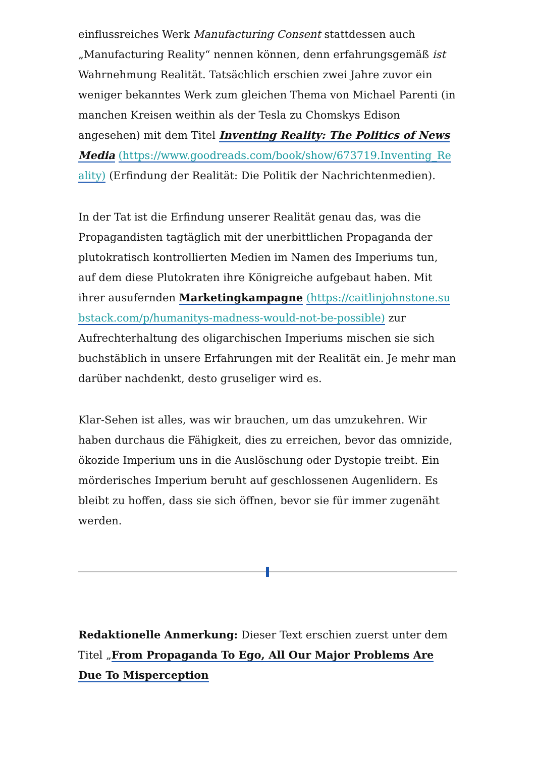einflussreiches Werk Manufacturing Consent stattdessen auch „Manufacturing Reality“ nennen können, denn erfahrungsgemäß ist Wahrnehmung Realität. Tatsächlich erschien zwei Jahre zuvor ein weniger bekanntes Werk zum gleichen Thema von Michael Parenti (in manchen Kreisen weithin als der Tesla zu Chomskys Edison angesehen) mit dem Titel Inventing Reality: The Politics of News Media (https://www.goodreads.com/book/show/673719.Inventing_Reality) (Erfindung der Realität: Die Politik der Nachrichtenmedien).
In der Tat ist die Erfindung unserer Realität genau das, was die Propagandisten tagtäglich mit der unerbittlichen Propaganda der plutokratisch kontrollierten Medien im Namen des Imperiums tun, auf dem diese Plutokraten ihre Königreiche aufgebaut haben. Mit ihrer ausufernden Marketingkampagne (https://caitlinjohnstone.substack.com/p/humanitys-madness-would-not-be-possible) zur Aufrechterhaltung des oligarchischen Imperiums mischen sie sich buchstäblich in unsere Erfahrungen mit der Realität ein. Je mehr man darüber nachdenkt, desto gruseliger wird es.
Klar-Sehen ist alles, was wir brauchen, um das umzukehren. Wir haben durchaus die Fähigkeit, dies zu erreichen, bevor das omnizide, ökozide Imperium uns in die Auslöschung oder Dystopie treibt. Ein mörderisches Imperium beruht auf geschlossenen Augenlidern. Es bleibt zu hoffen, dass sie sich öffnen, bevor sie für immer zugenäht werden.
Redaktionelle Anmerkung: Dieser Text erschien zuerst unter dem Titel „From Propaganda To Ego, All Our Major Problems Are Due To Misperception